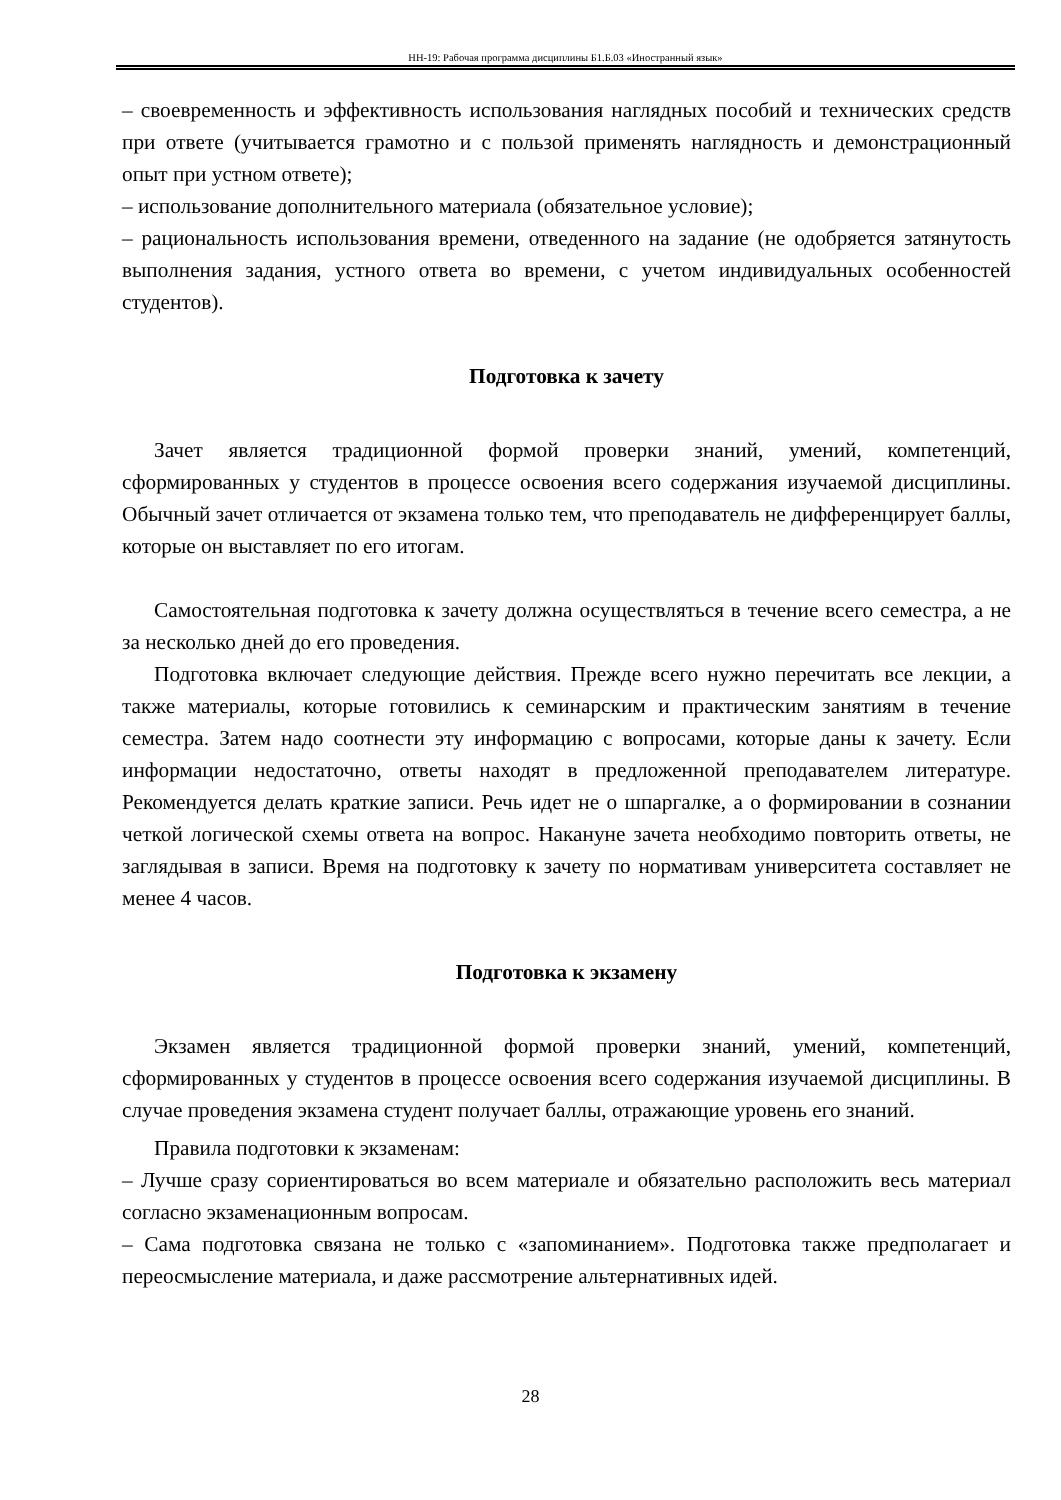НН-19: Рабочая программа дисциплины Б1.Б.03 «Иностранный язык»
– своевременность и эффективность использования наглядных пособий и технических средств при ответе (учитывается грамотно и с пользой применять наглядность и демонстрационный опыт при устном ответе);
– использование дополнительного материала (обязательное условие);
– рациональность использования времени, отведенного на задание (не одобряется затянутость выполнения задания, устного ответа во времени, с учетом индивидуальных особенностей студентов).
Подготовка к зачету
Зачет является традиционной формой проверки знаний, умений, компетенций, сформированных у студентов в процессе освоения всего содержания изучаемой дисциплины. Обычный зачет отличается от экзамена только тем, что преподаватель не дифференцирует баллы, которые он выставляет по его итогам.
Самостоятельная подготовка к зачету должна осуществляться в течение всего семестра, а не за несколько дней до его проведения.
Подготовка включает следующие действия. Прежде всего нужно перечитать все лекции, а также материалы, которые готовились к семинарским и практическим занятиям в течение семестра. Затем надо соотнести эту информацию с вопросами, которые даны к зачету. Если информации недостаточно, ответы находят в предложенной преподавателем литературе. Рекомендуется делать краткие записи. Речь идет не о шпаргалке, а о формировании в сознании четкой логической схемы ответа на вопрос. Накануне зачета необходимо повторить ответы, не заглядывая в записи. Время на подготовку к зачету по нормативам университета составляет не менее 4 часов.
Подготовка к экзамену
Экзамен является традиционной формой проверки знаний, умений, компетенций, сформированных у студентов в процессе освоения всего содержания изучаемой дисциплины. В случае проведения экзамена студент получает баллы, отражающие уровень его знаний.
Правила подготовки к экзаменам:
– Лучше сразу сориентироваться во всем материале и обязательно расположить весь материал согласно экзаменационным вопросам.
– Сама подготовка связана не только с «запоминанием». Подготовка также предполагает и переосмысление материала, и даже рассмотрение альтернативных идей.
28